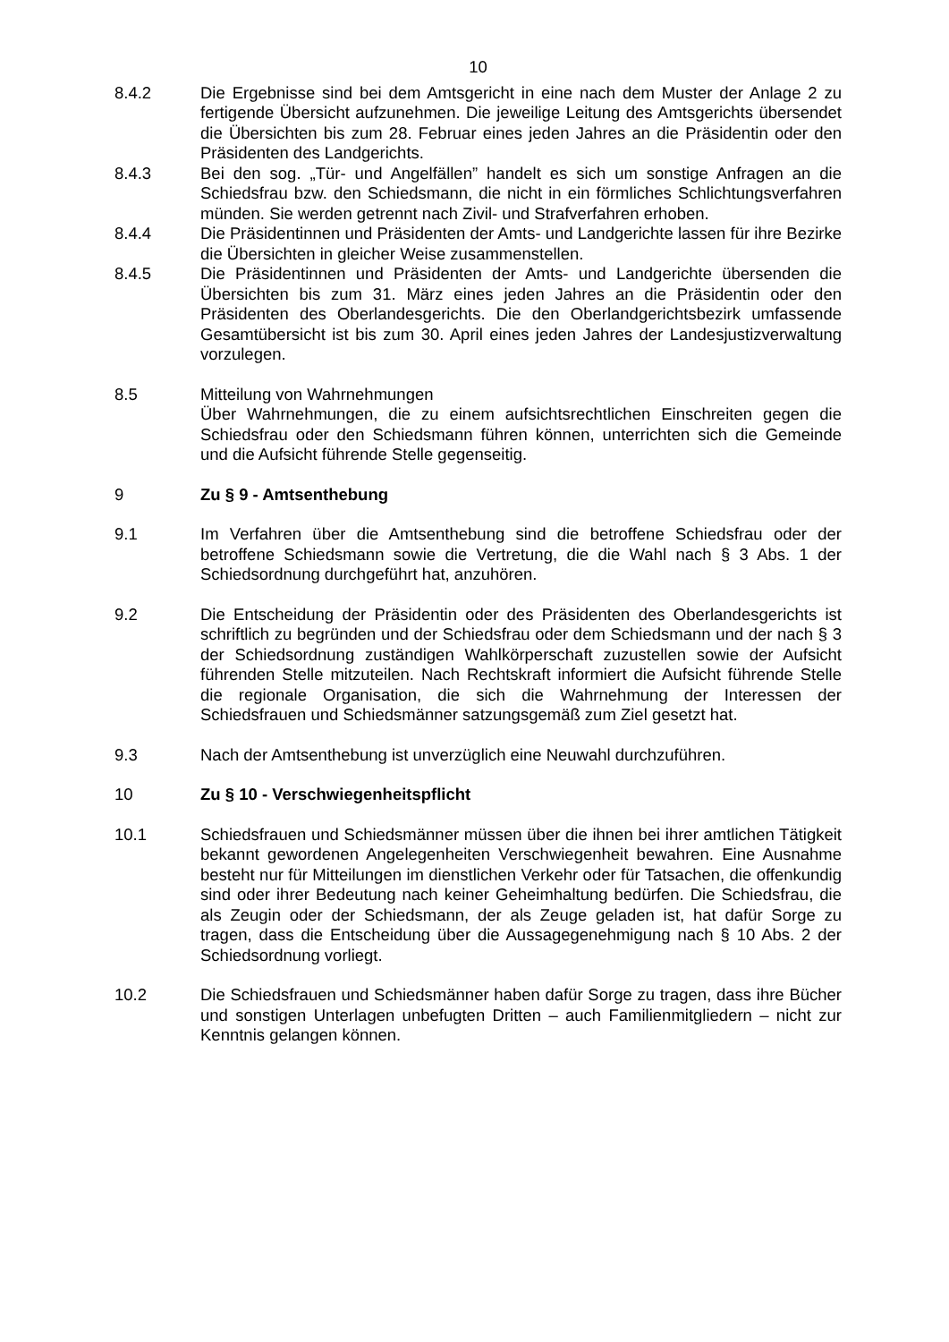10
8.4.2 Die Ergebnisse sind bei dem Amtsgericht in eine nach dem Muster der Anlage 2 zu fertigende Übersicht aufzunehmen. Die jeweilige Leitung des Amtsgerichts übersendet die Übersichten bis zum 28. Februar eines jeden Jahres an die Präsidentin oder den Präsidenten des Landgerichts.
8.4.3 Bei den sog. „Tür- und Angelfällen” handelt es sich um sonstige Anfragen an die Schiedsfrau bzw. den Schiedsmann, die nicht in ein förmliches Schlichtungsverfahren münden. Sie werden getrennt nach Zivil- und Strafverfahren erhoben.
8.4.4 Die Präsidentinnen und Präsidenten der Amts- und Landgerichte lassen für ihre Bezirke die Übersichten in gleicher Weise zusammenstellen.
8.4.5 Die Präsidentinnen und Präsidenten der Amts- und Landgerichte übersenden die Übersichten bis zum 31. März eines jeden Jahres an die Präsidentin oder den Präsidenten des Oberlandesgerichts. Die den Oberlandgerichtsbezirk umfassende Gesamtübersicht ist bis zum 30. April eines jeden Jahres der Landesjustizverwaltung vorzulegen.
8.5 Mitteilung von Wahrnehmungen
Über Wahrnehmungen, die zu einem aufsichtsrechtlichen Einschreiten gegen die Schiedsfrau oder den Schiedsmann führen können, unterrichten sich die Gemeinde und die Aufsicht führende Stelle gegenseitig.
9 Zu § 9 - Amtsenthebung
9.1 Im Verfahren über die Amtsenthebung sind die betroffene Schiedsfrau oder der betroffene Schiedsmann sowie die Vertretung, die die Wahl nach § 3 Abs. 1 der Schiedsordnung durchgeführt hat, anzuhören.
9.2 Die Entscheidung der Präsidentin oder des Präsidenten des Oberlandesgerichts ist schriftlich zu begründen und der Schiedsfrau oder dem Schiedsmann und der nach § 3 der Schiedsordnung zuständigen Wahlkörperschaft zuzustellen sowie der Aufsicht führenden Stelle mitzuteilen. Nach Rechtskraft informiert die Aufsicht führende Stelle die regionale Organisation, die sich die Wahrnehmung der Interessen der Schiedsfrauen und Schiedsmänner satzungsgemäß zum Ziel gesetzt hat.
9.3 Nach der Amtsenthebung ist unverzüglich eine Neuwahl durchzuführen.
10 Zu § 10 - Verschwiegenheitspflicht
10.1 Schiedsfrauen und Schiedsmänner müssen über die ihnen bei ihrer amtlichen Tätigkeit bekannt gewordenen Angelegenheiten Verschwiegenheit bewahren. Eine Ausnahme besteht nur für Mitteilungen im dienstlichen Verkehr oder für Tatsachen, die offenkundig sind oder ihrer Bedeutung nach keiner Geheimhaltung bedürfen. Die Schiedsfrau, die als Zeugin oder der Schiedsmann, der als Zeuge geladen ist, hat dafür Sorge zu tragen, dass die Entscheidung über die Aussagegenehmigung nach § 10 Abs. 2 der Schiedsordnung vorliegt.
10.2 Die Schiedsfrauen und Schiedsmänner haben dafür Sorge zu tragen, dass ihre Bücher und sonstigen Unterlagen unbefugten Dritten – auch Familienmitgliedern – nicht zur Kenntnis gelangen können.